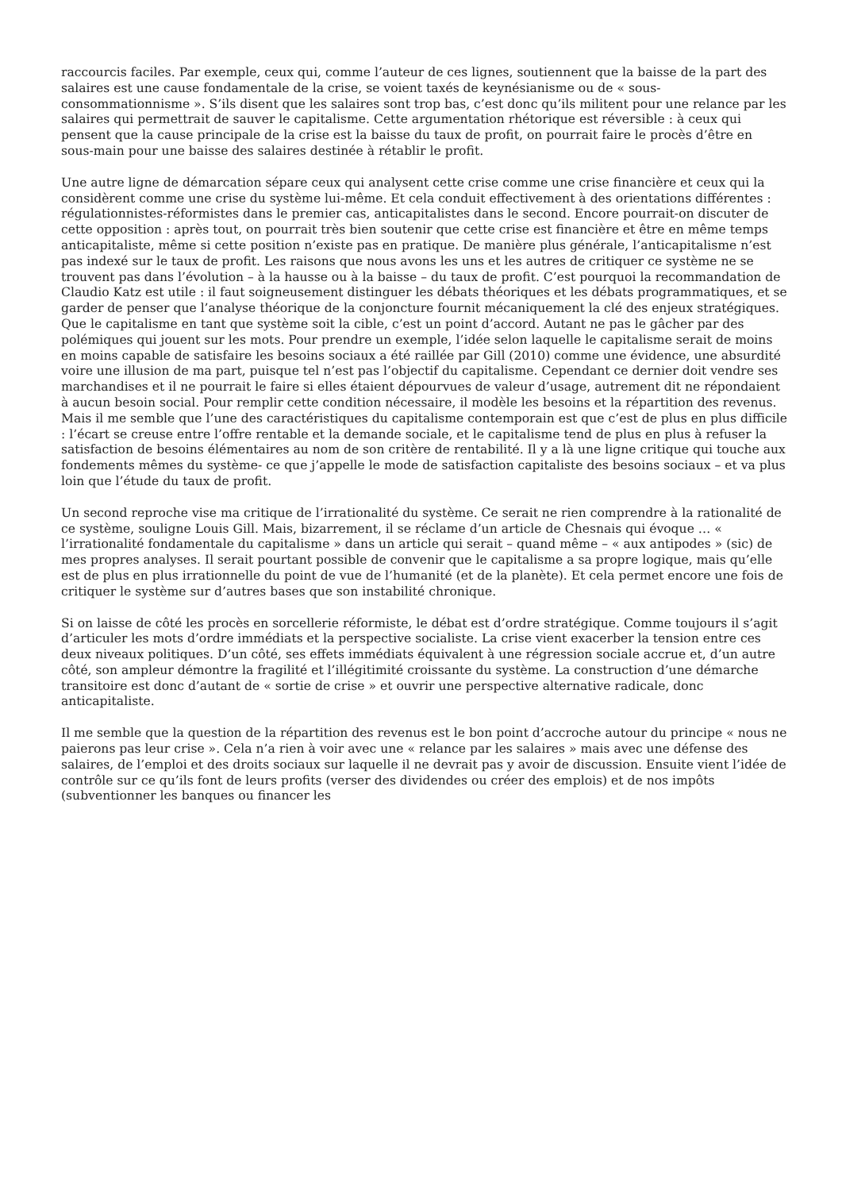raccourcis faciles. Par exemple, ceux qui, comme l’auteur de ces lignes, soutiennent que la baisse de la part des salaires est une cause fondamentale de la crise, se voient taxés de keynésianisme ou de « sous-consommationnisme ». S’ils disent que les salaires sont trop bas, c’est donc qu’ils militent pour une relance par les salaires qui permettrait de sauver le capitalisme. Cette argumentation rhétorique est réversible : à ceux qui pensent que la cause principale de la crise est la baisse du taux de profit, on pourrait faire le procès d’être en sous-main pour une baisse des salaires destinée à rétablir le profit.
Une autre ligne de démarcation sépare ceux qui analysent cette crise comme une crise financière et ceux qui la considèrent comme une crise du système lui-même. Et cela conduit effectivement à des orientations différentes : régulationnistes-réformistes dans le premier cas, anticapitalistes dans le second. Encore pourrait-on discuter de cette opposition : après tout, on pourrait très bien soutenir que cette crise est financière et être en même temps anticapitaliste, même si cette position n’existe pas en pratique. De manière plus générale, l’anticapitalisme n’est pas indexé sur le taux de profit. Les raisons que nous avons les uns et les autres de critiquer ce système ne se trouvent pas dans l’évolution – à la hausse ou à la baisse – du taux de profit. C’est pourquoi la recommandation de Claudio Katz est utile : il faut soigneusement distinguer les débats théoriques et les débats programmatiques, et se garder de penser que l’analyse théorique de la conjoncture fournit mécaniquement la clé des enjeux stratégiques. Que le capitalisme en tant que système soit la cible, c’est un point d’accord. Autant ne pas le gâcher par des polémiques qui jouent sur les mots. Pour prendre un exemple, l’idée selon laquelle le capitalisme serait de moins en moins capable de satisfaire les besoins sociaux a été raillée par Gill (2010) comme une évidence, une absurdité voire une illusion de ma part, puisque tel n’est pas l’objectif du capitalisme. Cependant ce dernier doit vendre ses marchandises et il ne pourrait le faire si elles étaient dépourvues de valeur d’usage, autrement dit ne répondaient à aucun besoin social. Pour remplir cette condition nécessaire, il modèle les besoins et la répartition des revenus. Mais il me semble que l’une des caractéristiques du capitalisme contemporain est que c’est de plus en plus difficile : l’écart se creuse entre l’offre rentable et la demande sociale, et le capitalisme tend de plus en plus à refuser la satisfaction de besoins élémentaires au nom de son critère de rentabilité. Il y a là une ligne critique qui touche aux fondements mêmes du système- ce que j’appelle le mode de satisfaction capitaliste des besoins sociaux – et va plus loin que l’étude du taux de profit.
Un second reproche vise ma critique de l’irrationalité du système. Ce serait ne rien comprendre à la rationalité de ce système, souligne Louis Gill. Mais, bizarrement, il se réclame d’un article de Chesnais qui évoque … « l’irrationalité fondamentale du capitalisme » dans un article qui serait – quand même – « aux antipodes » (sic) de mes propres analyses. Il serait pourtant possible de convenir que le capitalisme a sa propre logique, mais qu’elle est de plus en plus irrationnelle du point de vue de l’humanité (et de la planète). Et cela permet encore une fois de critiquer le système sur d’autres bases que son instabilité chronique.
Si on laisse de côté les procès en sorcellerie réformiste, le débat est d’ordre stratégique. Comme toujours il s’agit d’articuler les mots d’ordre immédiats et la perspective socialiste. La crise vient exacerber la tension entre ces deux niveaux politiques. D’un côté, ses effets immédiats équivalent à une régression sociale accrue et, d’un autre côté, son ampleur démontre la fragilité et l’illégitimité croissante du système. La construction d’une démarche transitoire est donc d’autant de « sortie de crise » et ouvrir une perspective alternative radicale, donc anticapitaliste.
Il me semble que la question de la répartition des revenus est le bon point d’accroche autour du principe « nous ne paierons pas leur crise ». Cela n’a rien à voir avec une « relance par les salaires » mais avec une défense des salaires, de l’emploi et des droits sociaux sur laquelle il ne devrait pas y avoir de discussion. Ensuite vient l’idée de contrôle sur ce qu’ils font de leurs profits (verser des dividendes ou créer des emplois) et de nos impôts (subventionner les banques ou financer les